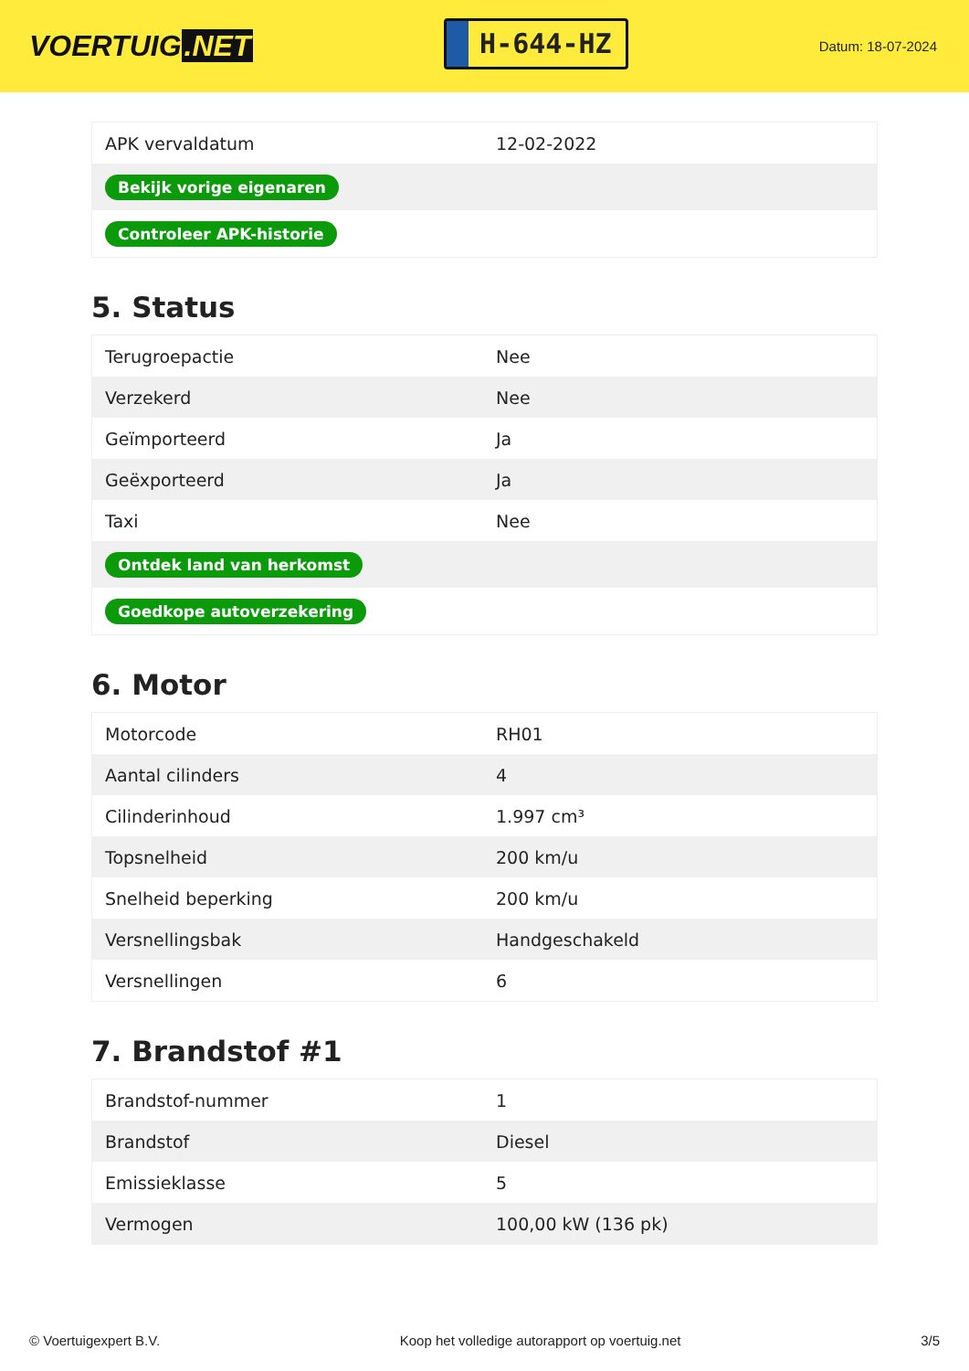VOERTUIG.NET
H-644-HZ
Datum: 18-07-2024
| APK vervaldatum | 12-02-2022 |
| Bekijk vorige eigenaren | |
| Controleer APK-historie | |
5. Status
| Terugroepactie | Nee |
| Verzekerd | Nee |
| Geïmporteerd | Ja |
| Geëxporteerd | Ja |
| Taxi | Nee |
| Ontdek land van herkomst | |
| Goedkope autoverzekering | |
6. Motor
| Motorcode | RH01 |
| Aantal cilinders | 4 |
| Cilinderinhoud | 1.997 cm³ |
| Topsnelheid | 200 km/u |
| Snelheid beperking | 200 km/u |
| Versnellingsbak | Handgeschakeld |
| Versnellingen | 6 |
7. Brandstof #1
| Brandstof-nummer | 1 |
| Brandstof | Diesel |
| Emissieklasse | 5 |
| Vermogen | 100,00 kW (136 pk) |
© Voertuigexpert B.V. Koop het volledige autorapport op voertuig.net 3/5